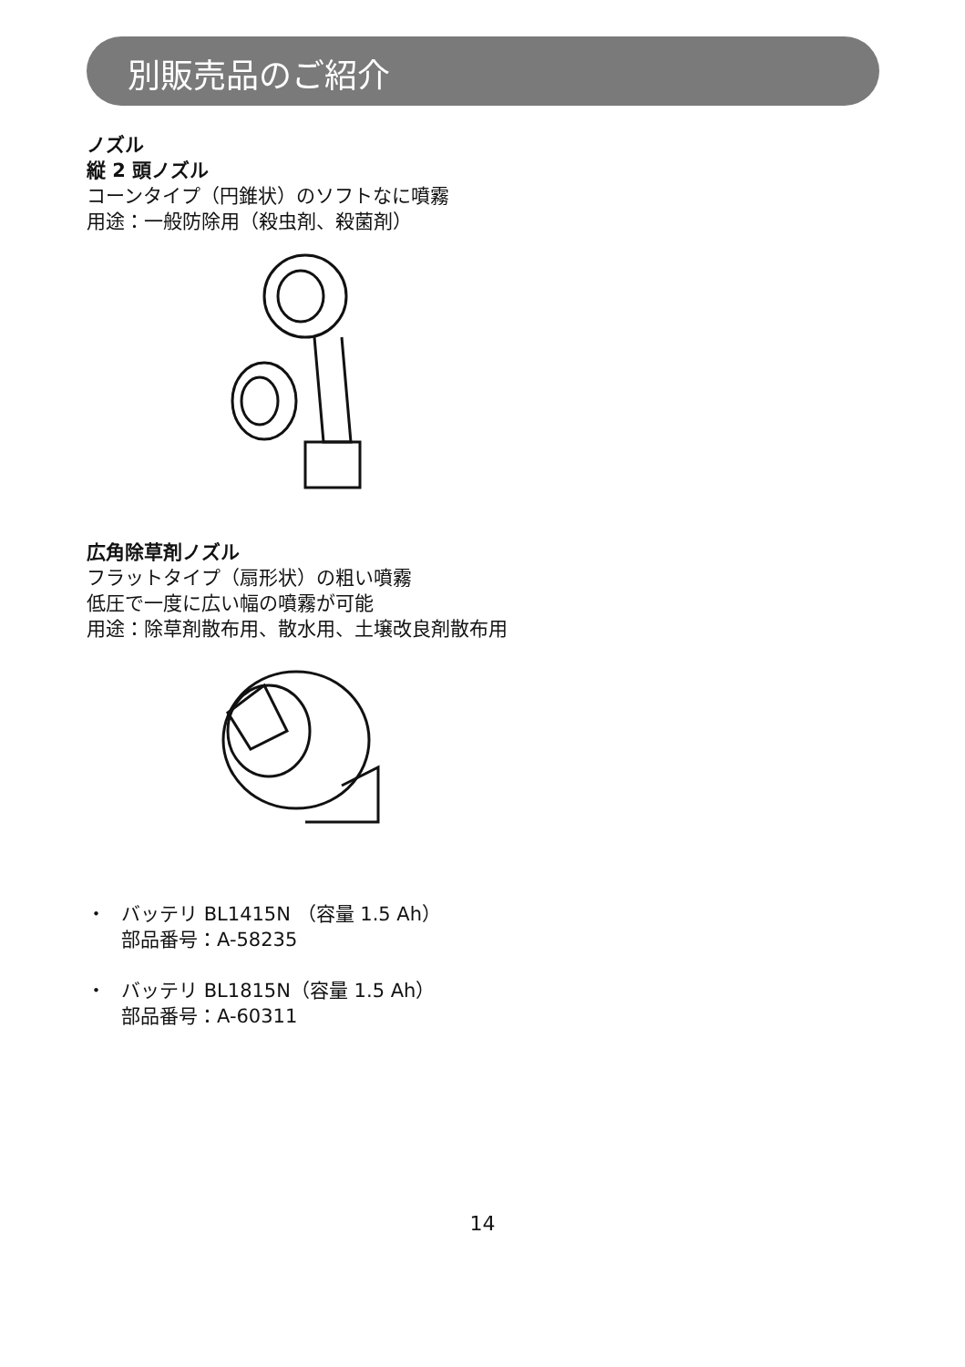別販売品のご紹介
ノズル
縦 2 頭ノズル
コーンタイプ（円錐状）のソフトなに噴霧
用途：一般防除用（殺虫剤、殺菌剤）
広角除草剤ノズル
フラットタイプ（扇形状）の粗い噴霧
低圧で一度に広い幅の噴霧が可能
用途：除草剤散布用、散水用、土壌改良剤散布用
・ バッテリ BL1415N （容量 1.5 Ah）
部品番号：A-58235
・ バッテリ BL1815N（容量 1.5 Ah）
部品番号：A-60311
14